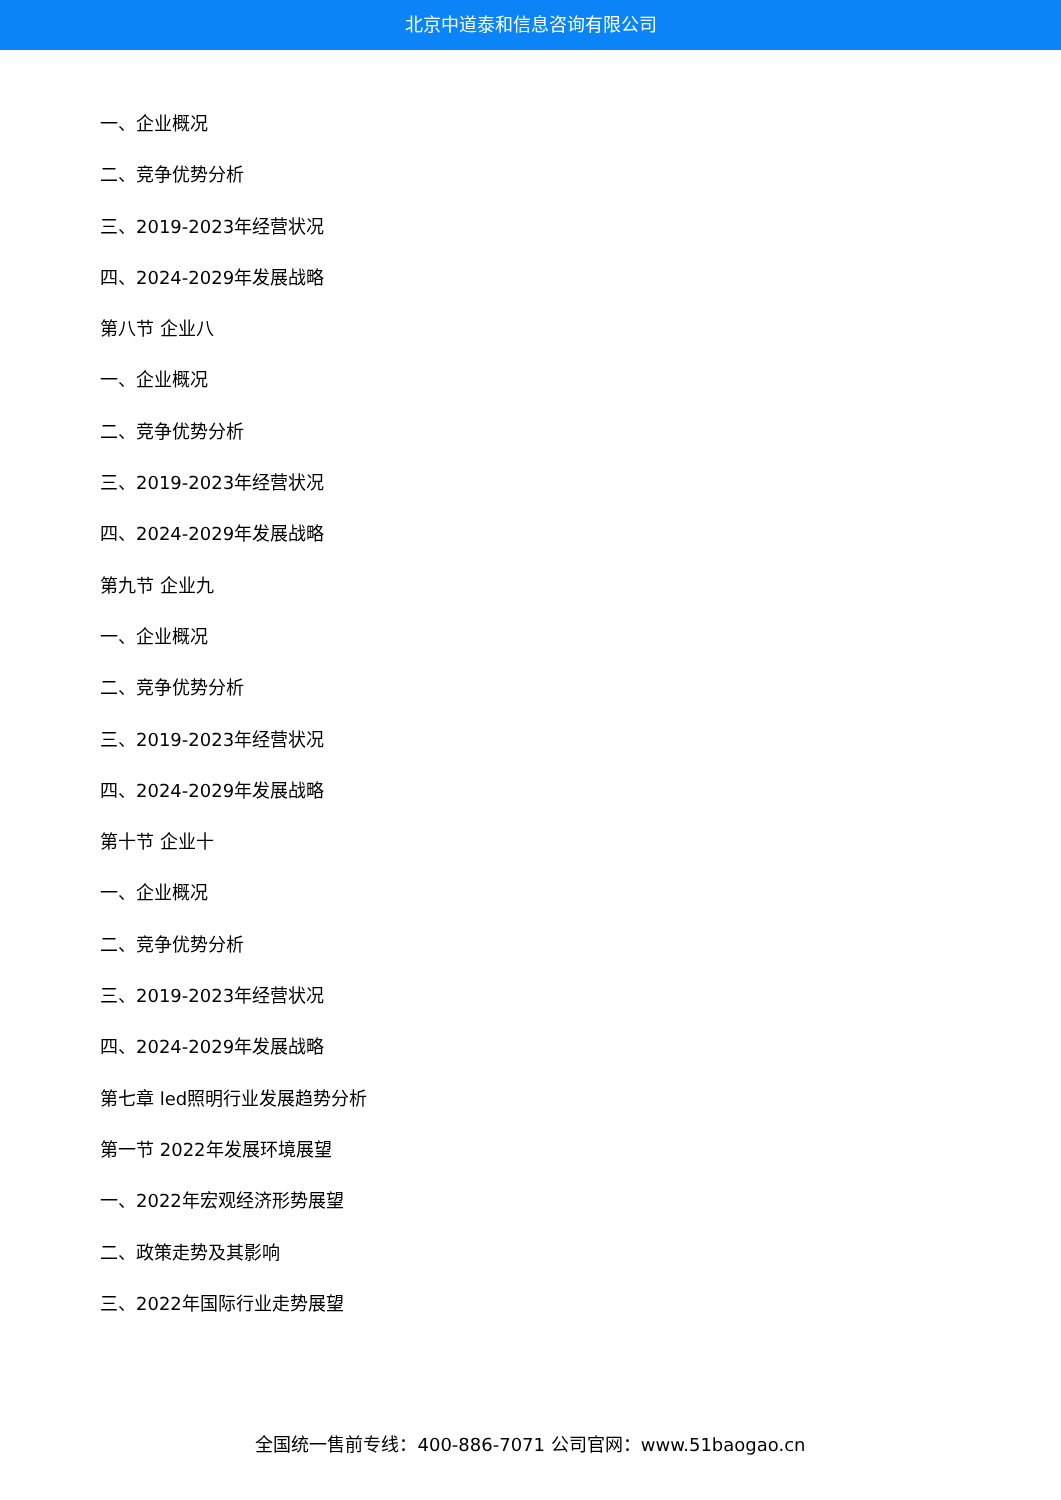北京中道泰和信息咨询有限公司
一、企业概况
二、竞争优势分析
三、2019-2023年经营状况
四、2024-2029年发展战略
第八节 企业八
一、企业概况
二、竞争优势分析
三、2019-2023年经营状况
四、2024-2029年发展战略
第九节 企业九
一、企业概况
二、竞争优势分析
三、2019-2023年经营状况
四、2024-2029年发展战略
第十节 企业十
一、企业概况
二、竞争优势分析
三、2019-2023年经营状况
四、2024-2029年发展战略
第七章 led照明行业发展趋势分析
第一节 2022年发展环境展望
一、2022年宏观经济形势展望
二、政策走势及其影响
三、2022年国际行业走势展望
全国统一售前专线：400-886-7071 公司官网：www.51baogao.cn